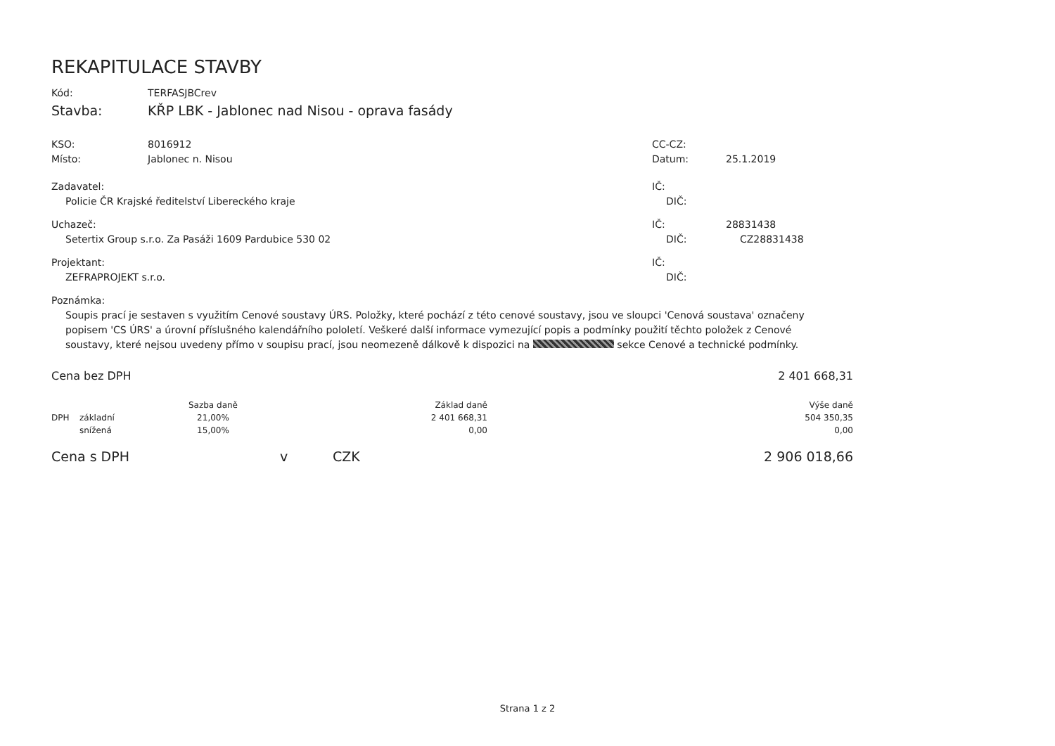REKAPITULACE STAVBY
Kód: TERFASJBCrev
Stavba: KŘP LBK - Jablonec nad Nisou - oprava fasády
KSO: 8016912 CC-CZ:
Místo: Jablonec n. Nisou Datum: 25.1.2019
Zadavatel: IČ:
Policie ČR Krajské ředitelství Libereckého kraje DIČ:
Uchazeč: IČ: 28831438
Setertix Group s.r.o. Za Pasáži 1609 Pardubice 530 02 DIČ: CZ28831438
Projektant: IČ:
ZEFRAPROJEKT s.r.o. DIČ:
Poznámka:
Soupis prací je sestaven s využitím Cenové soustavy ÚRS. Položky, které pochází z této cenové soustavy, jsou ve sloupci 'Cenová soustava' označeny popisem 'CS ÚRS' a úrovní příslušného kalendářního pololetí. Veškeré další informace vymezující popis a podmínky použití těchto položek z Cenové soustavy, které nejsou uvedeny přímo v soupisu prací, jsou neomezeně dálkově k dispozici na sekce Cenové a technické podmínky.
Cena bez DPH 2 401 668,31
| | | Sazba daně | Základ daně | Výše daně |
| --- | --- | --- | --- | --- |
| DPH | základní | 21,00% | 2 401 668,31 | 504 350,35 |
| | snížená | 15,00% | 0,00 | 0,00 |
Cena s DPH v CZK 2 906 018,66
Strana 1 z 2